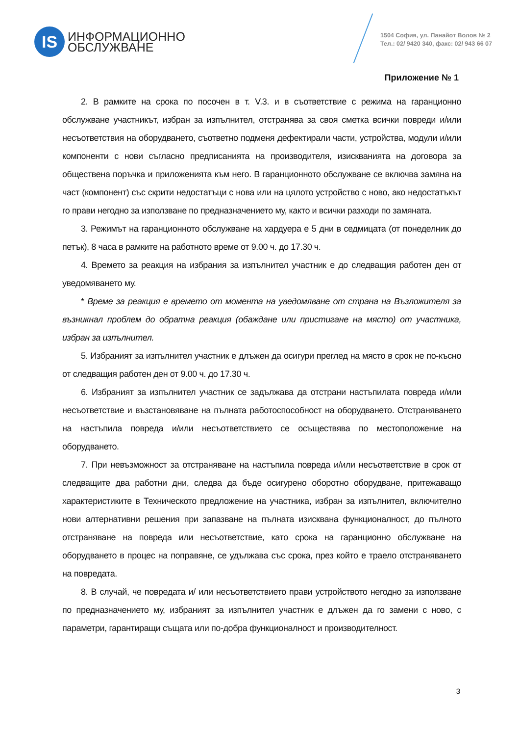IS
ИНФОРМАЦИОННО
ОБСЛУЖВАНЕ
1504 София, ул. Панайот Волов № 2
Тел.: 02/ 9420 340, факс: 02/ 943 66 07
Приложение № 1
2. В рамките на срока по посочен в т. V.3. и в съответствие с режима на гаранционно обслужване участникът, избран за изпълнител, отстранява за своя сметка всички повреди и/или несъответствия на оборудването, съответно подменя дефектирали части, устройства, модули и/или компоненти с нови съгласно предписанията на производителя, изискванията на договора за обществена поръчка и приложенията към него. В гаранционното обслужване се включва замяна на част (компонент) със скрити недостатъци с нова или на цялото устройство с ново, ако недостатъкът го прави негодно за използване по предназначението му, както и всички разходи по замяната.
3. Режимът на гаранционното обслужване на хардуера е 5 дни в седмицата (от понеделник до петък), 8 часа в рамките на работното време от 9.00 ч. до 17.30 ч.
4. Времето за реакция на избрания за изпълнител участник е до следващия работен ден от уведомяването му.
* Време за реакция е времето от момента на уведомяване от страна на Възложителя за възникнал проблем до обратна реакция (обаждане или пристигане на място) от участника, избран за изпълнител.
5. Избраният за изпълнител участник е длъжен да осигури преглед на място в срок не по-късно от следващия работен ден от 9.00 ч. до 17.30 ч.
6. Избраният за изпълнител участник се задължава да отстрани настъпилата повреда и/или несъответствие и възстановяване на пълната работоспособност на оборудването. Отстраняването на настъпила повреда и/или несъответствието се осъществява по местоположение на оборудването.
7. При невъзможност за отстраняване на настъпила повреда и/или несъответствие в срок от следващите два работни дни, следва да бъде осигурено оборотно оборудване, притежаващо характеристиките в Техническото предложение на участника, избран за изпълнител, включително нови алтернативни решения при запазване на пълната изисквана функционалност, до пълното отстраняване на повреда или несъответствие, като срока на гаранционно обслужване на оборудването в процес на поправяне, се удължава със срока, през който е траело отстраняването на повредата.
8. В случай, че повредата и/ или несъответствието прави устройството негодно за използване по предназначението му, избраният за изпълнител участник е длъжен да го замени с ново, с параметри, гарантиращи същата или по-добра функционалност и производителност.
3